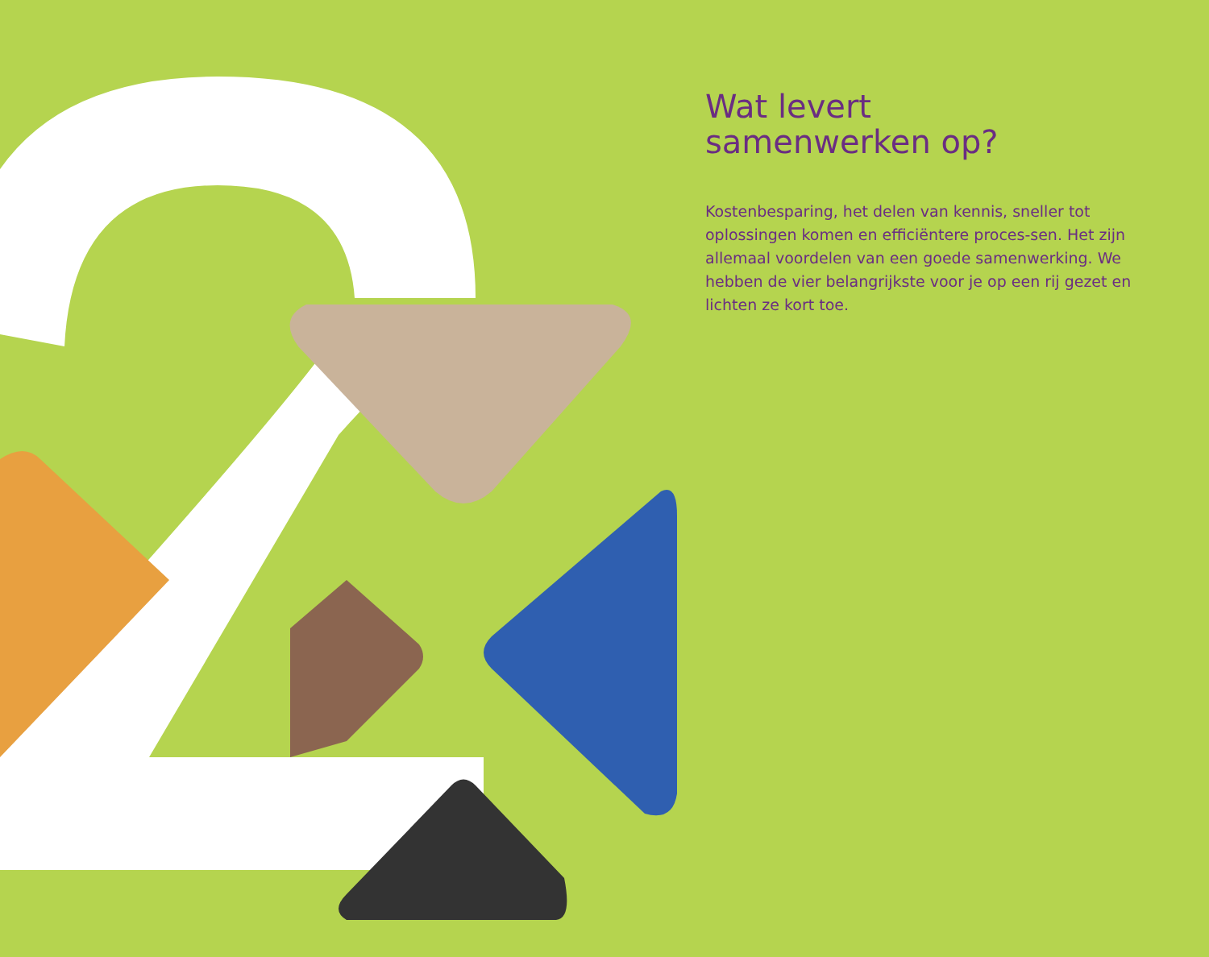Wat levert
samenwerken op?
Kostenbesparing, het delen van kennis, sneller tot oplossingen komen en efficiëntere proces-sen. Het zijn allemaal voordelen van een goede samenwerking. We hebben de vier belangrijkste voor je op een rij gezet en lichten ze kort toe.